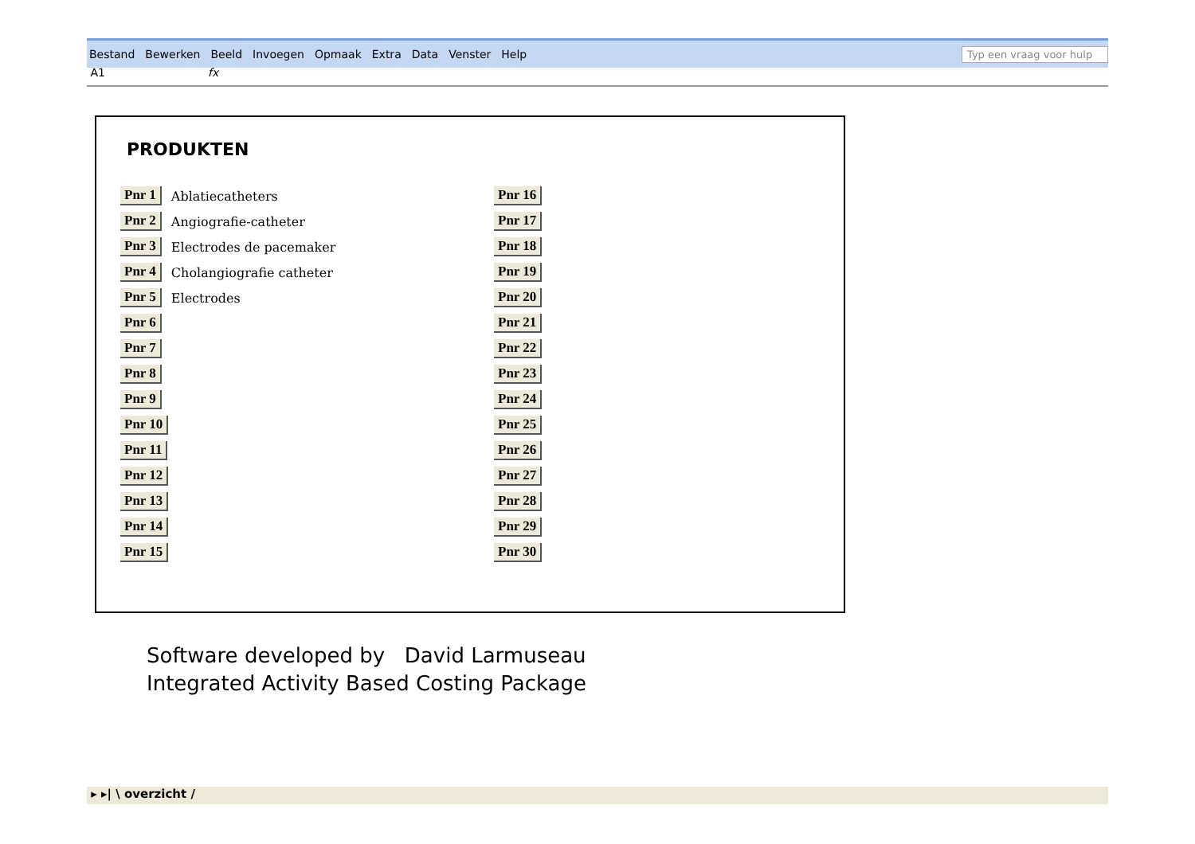Bestand Bewerken Beeld Invoegen Opmaak Extra Data Venster Help
Typ een vraag voor hulp
A1 fx
PRODUKTEN
Pnr 1 Ablatiecatheters
Pnr 2 Angiografie-catheter
Pnr 3 Electrodes de pacemaker
Pnr 4 Cholangiografie catheter
Pnr 5 Electrodes
Pnr 6
Pnr 7
Pnr 8
Pnr 9
Pnr 10
Pnr 11
Pnr 12
Pnr 13
Pnr 14
Pnr 15
Pnr 16
Pnr 17
Pnr 18
Pnr 19
Pnr 20
Pnr 21
Pnr 22
Pnr 23
Pnr 24
Pnr 25
Pnr 26
Pnr 27
Pnr 28
Pnr 29
Pnr 30
Software developed by David Larmuseau
Integrated Activity Based Costing Package
▸ ▸| \ overzicht /